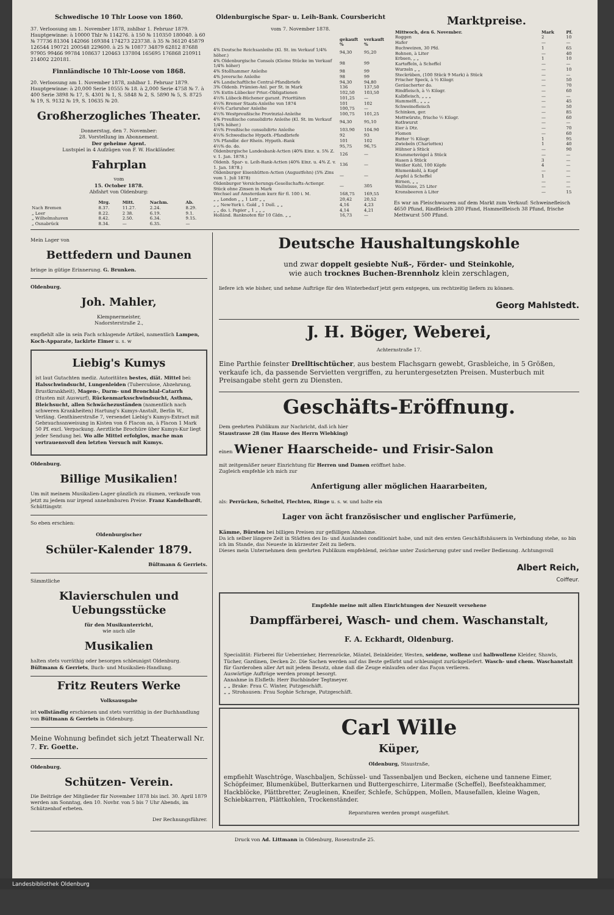Schwedische 10 Thlr Loose von 1860.
37. Verloosung am 1. November 1878, zahlbar 1. Februar 1879. Hauptgewinne: à 10000 Thlr № 114276. à 150 № 110350 180040. à 60 № 77736 81304 142066 169384 174273 223738. à 35 № 36120 45879 126544 190721 200548 229600. à 25 № 10877 34879 62812 87688 97905 99466 99784 108637 120463 137804 165695 176868 210911 214002 220181.
Finnländische 10 Thlr-Loose von 1868.
20. Verloosung am 1. November 1878, zahlbar 1. Februar 1879. Hauptgewinne: à 20,000 Serie 10555 № 18. à 2,000 Serie 4758 № 7. à 400 Serie 3898 № 17, S. 4301 № 1, S. 5848 № 2, S. 5890 № 5, S. 8725 № 19, S. 9132 № 19, S. 10635 № 20.
Großherzogliches Theater.
Donnerstag, den 7. November:
28. Vorstellung im Abonnement.
Der geheime Agent.
Lustspiel in 4 Aufzügen von F. W. Hackländer.
Fahrplan
vom
15. October 1878.
Abfahrt von Oldenburg:
| | Mrg. | Mitt. | Nachm. | Ab. |
| --- | --- | --- | --- | --- |
| Nach Bremen | 8.37. | 11.27. | 2.24. | 8.29. |
| „ Leer | 8.22. | 2 38. | 6.19. | 9.1. |
| „ Wilhelmshaven | 8.42. | 2.50. | 6.34. | 9.15. |
| „ Osnabrück | 8.34. | — | 6.35. | — |
Oldenburgische Spar- u. Leih-Bank. Coursbericht
vom 7. November 1878.
| | gekauft % | verkauft % |
| --- | --- | --- |
| 4% Deutsche Reichsanleihe (Kl. St. im Verkauf 1/4% höher.) | 94,30 | 95,20 |
| 4% Oldenburgische Consols (Kleine Stücke im Verkauf 1/4% höher) | 98 | 99 |
| 4% Stollhammer Anleihe | 98 | 99 |
| 4% Jeversche Anleihe | 98 | 99 |
| 4% Landschaftliche Central-Pfandbriefe | 94,30 | 94,80 |
| 3% Oldenb. Prämien-Anl. per St. in Mark | 136 | 137,50 |
| 5% Eutin-Lübecker Prior.-Obligationen | 102,50 | 103,50 |
| 4½% Lübeck-Büchener garant. Prioritäten | 101,25 | — |
| 4½% Bremer Staats-Anleihe von 1874 | 101 | 102 |
| 4½% Carlsruher Anleihe | 100,75 | — |
| 4½% Westpreußische Provinzial-Anleihe | 100,75 | 101,25 |
| 4% Preußische consolidirte Anleihe (Kl. St. im Verkauf 1/4% höher.) | 94,30 | 95,10 |
| 4½% Preußische consolidirte Anleihe | 103.90 | 104.90 |
| 4½% Schwedische Hypoth.-Pfandbriefe | 92 | 93 |
| 5% Pfandbr. der Rhein. Hypoth.-Bank | 101 | 102 |
| 4½% do. do. | 95,75 | 96,75 |
| Oldenburgische Landesbank-Actien (40% Einz. u. 5% Z. v. 1. Jan. 1878.) | 126 | — |
| Oldenb. Spar- u. Leih-Bank-Actien (40% Einz. u. 4% Z. v. 1. Jan. 1878.) | 136 | — |
| Oldenburger Eisenhütten-Actien (Augustfehn) (5% Zins vom 1. Juli 1878) | — | — |
| Oldenburger Versicherungs-Gesellschafts-Actienpr. Stück ohne Zinsen in Mark | — | 305 |
| Wechsel auf Amsterdam kurz für fl. 100 i. M. | 168,75 | 169,55 |
| „ „ London „ „ 1 Lstr „ „ | 20,42 | 20,52 |
| „ „ New-York i. Gold „ 1 Doll. „ „ | 4,16 | 4,23 |
| „ „ do. i. Papier „ 1 „ „ „ | 4,14 | 4,21 |
| Holländ. Banknoten für 10 Gldn. „ „ | 16,73 | — |
Marktpreise.
| Mittwoch, den 6. November. | Mark | Pf. |
| --- | --- | --- |
| Roggen | 2 | 10 |
| Hafer | — | — |
| Buchweizen, 30 Pfd. | 1 | 65 |
| Bohnen, à Liter | — | 40 |
| Erbsen, „ „ | 1 | 10 |
| Kartoffeln, à Scheffel | — | — |
| Wurzeln „ „ | — | 10 |
| Steckrüben, (100 Stück 9 Mark) à Stück | — | — |
| Frischer Speck, à ½ Kilogr. | — | 50 |
| Geräucherter do. | — | 70 |
| Rindfleisch, à ½ Kilogr. | — | 60 |
| Kalbfleisch, „ „ „ | — | — |
| Hammelfl., „ „ „ | — | 45 |
| Schweinefleisch | — | 50 |
| Schinken, ger. | — | 85 |
| Mettwürste, frische ½ Kilogr. | — | 60 |
| Rothwurst | — | — |
| Eier à Dtz. | — | 70 |
| Flomen | — | 60 |
| Butter ½ Kilogr. | 1 | 95 |
| Zwiebeln (Charlotten) | 1 | 40 |
| Hühner à Stück | — | 90 |
| Krammetsvögel à Stück | — | — |
| Hasen à Stück | 3 | — |
| Weißer Kohl, 100 Köpfe | 4 | — |
| Blumenkohl, à Kopf | — | — |
| Aepfel à Scheffel | 1 | — |
| Birnen, „ „ | — | — |
| Wallnüsse, 25 Liter | — | — |
| Kronsbeeren à Liter | — | 15 |
Es war an Fleischwaaren auf dem Markt zum Verkauf: Schweinefleisch 4650 Pfund, Rindfleisch 280 Pfund, Hammelfleisch 38 Pfund, frische Mettwurst 500 Pfund.
Mein Lager von
Bettfedern und Daunen
bringe in gütige Erinnerung. G. Brunken.
Oldenburg.
Joh. Mahler,
Klempnermeister,
Nadorsterstraße 2.,
empfiehlt alle in sein Fach schlagende Artikel, namentlich Lampen, Koch-Apparate, lackirte Eimer u. s. w
Liebig's Kumys
ist laut Gutachten mediz. Autoritäten bestes, diät. Mittel bei: Halsschwindsucht, Lungenleiden (Tuberculose, Abzehrung, Brustkrankheit), Magen-, Darm- und Bronchial-Catarrh (Husten mit Auswurf), Rückenmarksschwindsucht, Asthma, Bleichsucht, allen Schwächezuständen (namentlich nach schweren Krankheiten) Hartung's Kumys-Anstalt, Berlin W., Verläng. Genthinerstraße 7, versendet Liebig's Kumys-Extract mit Gebrauchsanweisung in Kisten von 6 Flacon an, à Flacon 1 Mark 50 Pf. excl. Verpackung. Aerztliche Brochüre über Kumys-Kur liegt jeder Sendung bei. Wo alle Mittel erfolglos, mache man vertrauensvoll den letzten Versuch mit Kumys.
Oldenburg.
Billige Musikalien!
Um mit meinem Musikalien-Lager gänzlich zu räumen, verkaufe von jetzt zu jedem nur irgend annehmbaren Preise. Franz Kandelhardt, Schüttingstr.
So eben erschien:
Oldenburgischer
Schüler-Kalender 1879.
Bültmann & Gerriets.
Sämmtliche
Klavierschulen und Uebungsstücke
für den Musikunterricht,
wie auch alle
Musikalien
halten stets vorräthig oder besorgen schleunigst Oldenburg. Bültmann & Gerriets, Buch- und Musikalien-Handlung.
Fritz Reuters Werke
Volksausgabe
ist vollständig erschienen und stets vorräthig in der Buchhandlung von Bültmann & Gerriets in Oldenburg.
Meine Wohnung befindet sich jetzt Theaterwall Nr. 7. Fr. Goette.
Oldenburg.
Schützen- Verein.
Die Beiträge der Mitglieder für November 1878 bis incl. 30. April 1879 werden am Sonntag, den 10. Novbr. von 5 bis 7 Uhr Abends, im Schützenhof erbeten.
Der Rechnungsführer.
Deutsche Haushaltungskohle
und zwar doppelt gesiebte Nuß-, Förder- und Steinkohle,
wie auch trocknes Buchen-Brennholz klein zerschlagen,
liefere ich wie bisher, und nehme Aufträge für den Winterbedarf jetzt gern entgegen, um rechtzeitig liefern zu können.
Georg Mahlstedt.
J. H. Böger, Weberei,
Achternstraße 17.
Eine Parthie feinster Drelltischtücher, aus bestem Flachsgarn gewebt, Grasbleiche, in 5 Größen, verkaufe ich, da passende Servietten vergriffen, zu heruntergesetzten Preisen. Musterbuch mit Preisangabe steht gern zu Diensten.
Geschäfts-Eröffnung.
Dem geehrten Publikum zur Nachricht, daß ich hier
Staustrasse 28 (im Hause des Herrn Wiebking)
einen Wiener Haarscheide- und Frisir-Salon
mit zeitgemäßer neuer Einrichtung für Herren und Damen eröffnet habe.
Zugleich empfehle ich mich zur
Anfertigung aller möglichen Haararbeiten,
als: Perrücken, Scheitel, Flechten, Ringe u. s. w. und halte ein
Lager von ächt französischer und englischer Parfümerie,
Kämme, Bürsten bei billigen Preisen zur gefälligen Abnahme.
Da ich selber längere Zeit in Städten des In- und Auslandes conditionirt habe, und mit den ersten Geschäftshäusern in Verbindung stehe, so bin ich im Stande, das Neueste in kürzester Zeit zu liefern.
Dieses mein Unternehmen dem geehrten Publikum empfehlend, zeichne unter Zusicherung guter und reeller Bedienung. Achtungsvoll
Albert Reich,
Coiffeur.
Empfehle meine mit allen Einrichtungen der Neuzeit versehene
Dampffärberei, Wasch- und chem. Waschanstalt,
F. A. Eckhardt, Oldenburg.
Specialität: Färberei für Ueberzieher, Herrenröcke, Mäntel, Beinkleider, Westen, seidene, wollene und halbwollene Kleider, Shawls, Tücher, Gardinen, Decken 2c. Die Sachen werden auf das Beste gefärbt und schleunigst zurückgeliefert. Wasch- und chem. Waschanstalt für Garderoben aller Art mit jedem Besatz, ohne daß die Zeuge einlaufen oder das Façon verlieren.
Auswärtige Aufträge werden prompt besorgt.
Annahme in Elsfleth: Herr Buchbinder Tegtmeyer.
„ „ Brake: Frau C. Winter, Putzgeschäft.
„ „ Strohausen: Frau Sophie Schrage, Putzgeschäft.
Carl Wille
Küper,
Oldenburg, Staustraße,
empfiehlt Waschtröge, Waschbaljen, Schüssel- und Tassenbaljen und Becken, eichene und tannene Eimer, Schöpfeimer, Blumenkübel, Butterkarnen und Buttergeschirre, Litermaße (Scheffel), Beefsteakhammer, Hackblöcke, Plättbretter, Zeugleinen, Kneifer, Schlefe, Schüppen, Mollen, Mausefallen, kleine Wagen, Schiebkarren, Plättkohlen, Trockenständer.
Reparaturen werden prompt ausgeführt.
Druck von Ad. Littmann in Oldenburg, Rosenstraße 25.
Landesbibliothek Oldenburg